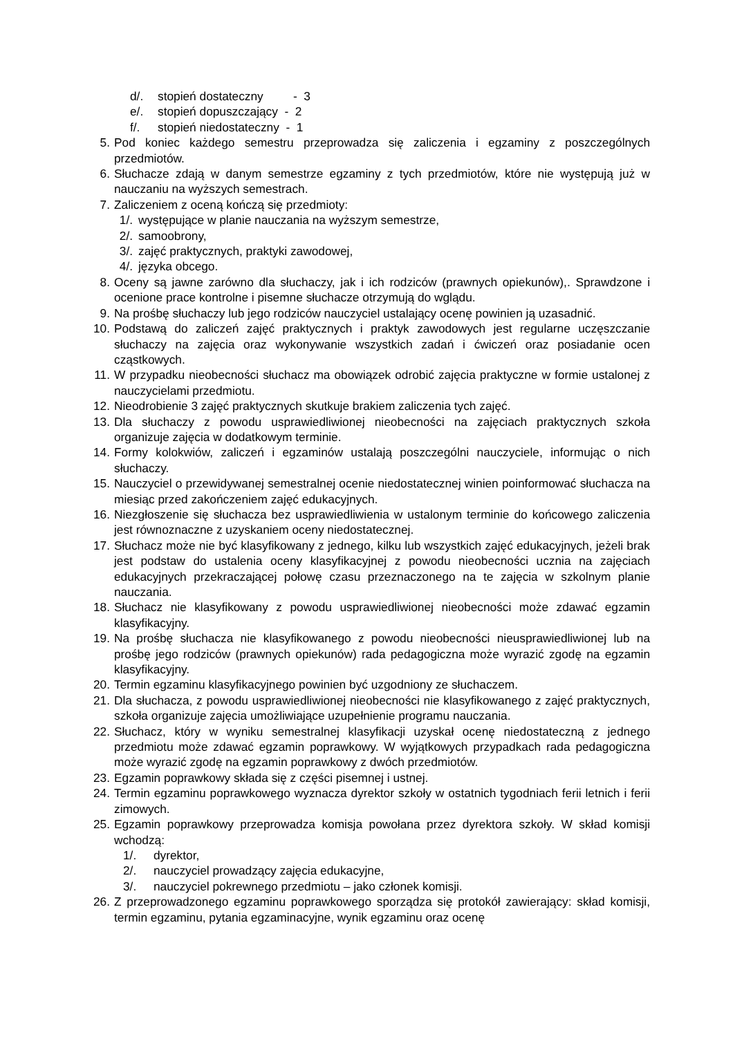d/. stopień dostateczny - 3
e/. stopień dopuszczający - 2
f/. stopień niedostateczny - 1
5. Pod koniec każdego semestru przeprowadza się zaliczenia i egzaminy z poszczególnych przedmiotów.
6. Słuchacze zdają w danym semestrze egzaminy z tych przedmiotów, które nie występują już w nauczaniu na wyższych semestrach.
7. Zaliczeniem z oceną kończą się przedmioty:
1/. występujące w planie nauczania na wyższym semestrze,
2/. samoobrony,
3/. zajęć praktycznych, praktyki zawodowej,
4/. języka obcego.
8. Oceny są jawne zarówno dla słuchaczy, jak i ich rodziców (prawnych opiekunów),. Sprawdzone i ocenione prace kontrolne i pisemne słuchacze otrzymują do wglądu.
9. Na prośbę słuchaczy lub jego rodziców nauczyciel ustalający ocenę powinien ją uzasadnić.
10. Podstawą do zaliczeń zajęć praktycznych i praktyk zawodowych jest regularne uczęszczanie słuchaczy na zajęcia oraz wykonywanie wszystkich zadań i ćwiczeń oraz posiadanie ocen cząstkowych.
11. W przypadku nieobecności słuchacz ma obowiązek odrobić zajęcia praktyczne w formie ustalonej z nauczycielami przedmiotu.
12. Nieodrobienie 3 zajęć praktycznych skutkuje brakiem zaliczenia tych zajęć.
13. Dla słuchaczy z powodu usprawiedliwionej nieobecności na zajęciach praktycznych szkoła organizuje zajęcia w dodatkowym terminie.
14. Formy kolokwiów, zaliczeń i egzaminów ustalają poszczególni nauczyciele, informując o nich słuchaczy.
15. Nauczyciel o przewidywanej semestralnej ocenie niedostatecznej winien poinformować słuchacza na miesiąc przed zakończeniem zajęć edukacyjnych.
16. Niezgłoszenie się słuchacza bez usprawiedliwienia w ustalonym terminie do końcowego zaliczenia jest równoznaczne z uzyskaniem oceny niedostatecznej.
17. Słuchacz może nie być klasyfikowany z jednego, kilku lub wszystkich zajęć edukacyjnych, jeżeli brak jest podstaw do ustalenia oceny klasyfikacyjnej z powodu nieobecności ucznia na zajęciach edukacyjnych przekraczającej połowę czasu przeznaczonego na te zajęcia w szkolnym planie nauczania.
18. Słuchacz nie klasyfikowany z powodu usprawiedliwionej nieobecności może zdawać egzamin klasyfikacyjny.
19. Na prośbę słuchacza nie klasyfikowanego z powodu nieobecności nieusprawiedliwionej lub na prośbę jego rodziców (prawnych opiekunów) rada pedagogiczna może wyrazić zgodę na egzamin klasyfikacyjny.
20. Termin egzaminu klasyfikacyjnego powinien być uzgodniony ze słuchaczem.
21. Dla słuchacza, z powodu usprawiedliwionej nieobecności nie klasyfikowanego z zajęć praktycznych, szkoła organizuje zajęcia umożliwiające uzupełnienie programu nauczania.
22. Słuchacz, który w wyniku semestralnej klasyfikacji uzyskał ocenę niedostateczną z jednego przedmiotu może zdawać egzamin poprawkowy. W wyjątkowych przypadkach rada pedagogiczna może wyrazić zgodę na egzamin poprawkowy z dwóch przedmiotów.
23. Egzamin poprawkowy składa się z części pisemnej i ustnej.
24. Termin egzaminu poprawkowego wyznacza dyrektor szkoły w ostatnich tygodniach ferii letnich i ferii zimowych.
25. Egzamin poprawkowy przeprowadza komisja powołana przez dyrektora szkoły. W skład komisji wchodzą:
1/. dyrektor,
2/. nauczyciel prowadzący zajęcia edukacyjne,
3/. nauczyciel pokrewnego przedmiotu – jako członek komisji.
26. Z przeprowadzonego egzaminu poprawkowego sporządza się protokół zawierający: skład komisji, termin egzaminu, pytania egzaminacyjne, wynik egzaminu oraz ocenę